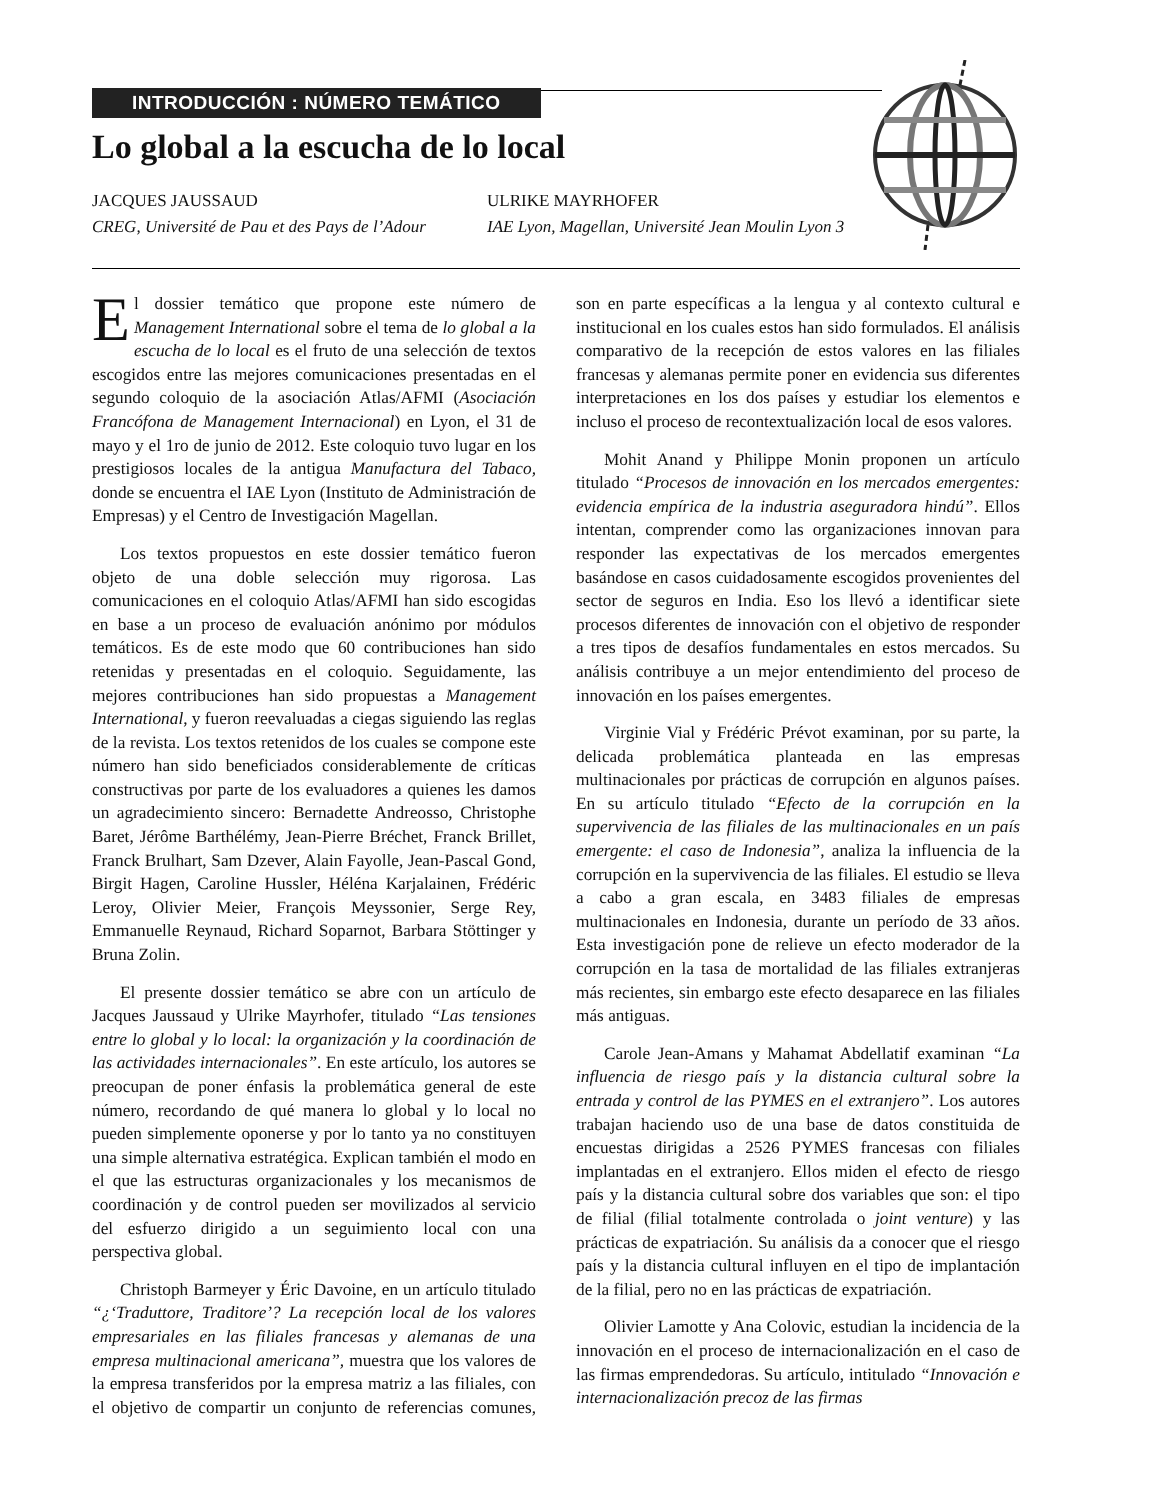INTRODUCCIÓN : NÚMERO TEMÁTICO
Lo global a la escucha de lo local
JACQUES JAUSSAUD
CREG, Université de Pau et des Pays de l’Adour
ULRIKE MAYRHOFER
IAE Lyon, Magellan, Université Jean Moulin Lyon 3
El dossier temático que propone este número de Management International sobre el tema de lo global a la escucha de lo local es el fruto de una selección de textos escogidos entre las mejores comunicaciones presentadas en el segundo coloquio de la asociación Atlas/AFMI (Asociación Francófona de Management Internacional) en Lyon, el 31 de mayo y el 1ro de junio de 2012. Este coloquio tuvo lugar en los prestigiosos locales de la antigua Manufactura del Tabaco, donde se encuentra el IAE Lyon (Instituto de Administración de Empresas) y el Centro de Investigación Magellan.
Los textos propuestos en este dossier temático fueron objeto de una doble selección muy rigorosa. Las comunicaciones en el coloquio Atlas/AFMI han sido escogidas en base a un proceso de evaluación anónimo por módulos temáticos. Es de este modo que 60 contribuciones han sido retenidas y presentadas en el coloquio. Seguidamente, las mejores contribuciones han sido propuestas a Management International, y fueron reevaluadas a ciegas siguiendo las reglas de la revista. Los textos retenidos de los cuales se compone este número han sido beneficiados considerablemente de críticas constructivas por parte de los evaluadores a quienes les damos un agradecimiento sincero: Bernadette Andreosso, Christophe Baret, Jérôme Barthélémy, Jean-Pierre Bréchet, Franck Brillet, Franck Brulhart, Sam Dzever, Alain Fayolle, Jean-Pascal Gond, Birgit Hagen, Caroline Hussler, Héléna Karjalainen, Frédéric Leroy, Olivier Meier, François Meyssonier, Serge Rey, Emmanuelle Reynaud, Richard Soparnot, Barbara Stöttinger y Bruna Zolin.
El presente dossier temático se abre con un artículo de Jacques Jaussaud y Ulrike Mayrhofer, titulado “Las tensiones entre lo global y lo local: la organización y la coordinación de las actividades internacionales”. En este artículo, los autores se preocupan de poner énfasis la problemática general de este número, recordando de qué manera lo global y lo local no pueden simplemente oponerse y por lo tanto ya no constituyen una simple alternativa estratégica. Explican también el modo en el que las estructuras organizacionales y los mecanismos de coordinación y de control pueden ser movilizados al servicio del esfuerzo dirigido a un seguimiento local con una perspectiva global.
Christoph Barmeyer y Éric Davoine, en un artículo titulado “¿‘Traduttore, Traditore’? La recepción local de los valores empresariales en las filiales francesas y alemanas de una empresa multinacional americana”, muestra que los valores de la empresa transferidos por la empresa matriz a las filiales, con el objetivo de compartir un conjunto de referencias comunes, son en parte específicas a la lengua y al contexto cultural e institucional en los cuales estos han sido formulados. El análisis comparativo de la recepción de estos valores en las filiales francesas y alemanas permite poner en evidencia sus diferentes interpretaciones en los dos países y estudiar los elementos e incluso el proceso de recontextualización local de esos valores.
Mohit Anand y Philippe Monin proponen un artículo titulado “Procesos de innovación en los mercados emergentes: evidencia empírica de la industria aseguradora hindú”. Ellos intentan, comprender como las organizaciones innovan para responder las expectativas de los mercados emergentes basándose en casos cuidadosamente escogidos provenientes del sector de seguros en India. Eso los llevó a identificar siete procesos diferentes de innovación con el objetivo de responder a tres tipos de desafíos fundamentales en estos mercados. Su análisis contribuye a un mejor entendimiento del proceso de innovación en los países emergentes.
Virginie Vial y Frédéric Prévot examinan, por su parte, la delicada problemática planteada en las empresas multinacionales por prácticas de corrupción en algunos países. En su artículo titulado “Efecto de la corrupción en la supervivencia de las filiales de las multinacionales en un país emergente: el caso de Indonesia”, analiza la influencia de la corrupción en la supervivencia de las filiales. El estudio se lleva a cabo a gran escala, en 3483 filiales de empresas multinacionales en Indonesia, durante un período de 33 años. Esta investigación pone de relieve un efecto moderador de la corrupción en la tasa de mortalidad de las filiales extranjeras más recientes, sin embargo este efecto desaparece en las filiales más antiguas.
Carole Jean-Amans y Mahamat Abdellatif examinan “La influencia de riesgo país y la distancia cultural sobre la entrada y control de las PYMES en el extranjero”. Los autores trabajan haciendo uso de una base de datos constituida de encuestas dirigidas a 2526 PYMES francesas con filiales implantadas en el extranjero. Ellos miden el efecto de riesgo país y la distancia cultural sobre dos variables que son: el tipo de filial (filial totalmente controlada o joint venture) y las prácticas de expatriación. Su análisis da a conocer que el riesgo país y la distancia cultural influyen en el tipo de implantación de la filial, pero no en las prácticas de expatriación.
Olivier Lamotte y Ana Colovic, estudian la incidencia de la innovación en el proceso de internacionalización en el caso de las firmas emprendedoras. Su artículo, intitulado “Innovación e internacionalización precoz de las firmas